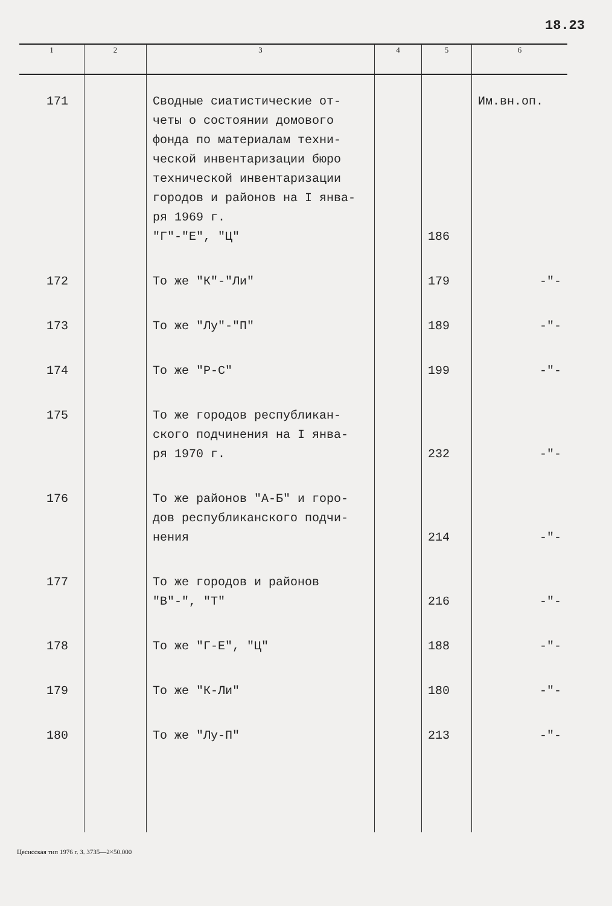18.23
| 1 | 2 | 3 | 4 | 5 | 6 |
| --- | --- | --- | --- | --- | --- |
| 171 | | Сводные сиатистические от- четы о состоянии домового фонда по материалам техни- ческой инвентаризации бюро технической инвентаризации городов и районов на I янва- ря 1969 г. "Г"-"Е", "Ц" | | 186 | Им.вн.оп. |
| 172 | | То же "К"-"Ли" | | 179 | -"- |
| 173 | | То же "Лу"-"П" | | 189 | -"- |
| 174 | | То же "Р-С" | | 199 | -"- |
| 175 | | То же городов республикан- ского подчинения на I янва- ря 1970 г. | | 232 | -"- |
| 176 | | То же районов "А-Б" и горо- дов республиканского подчи- нения | | 214 | -"- |
| 177 | | То же городов и районов "В"-", "Т" | | 216 | -"- |
| 178 | | То же "Г-Е", "Ц" | | 188 | -"- |
| 179 | | То же "К-Ли" | | 180 | -"- |
| 180 | | То же "Лу-П" | | 213 | -"- |
Цесисская тип 1976 г. З. 3735—2×50.000